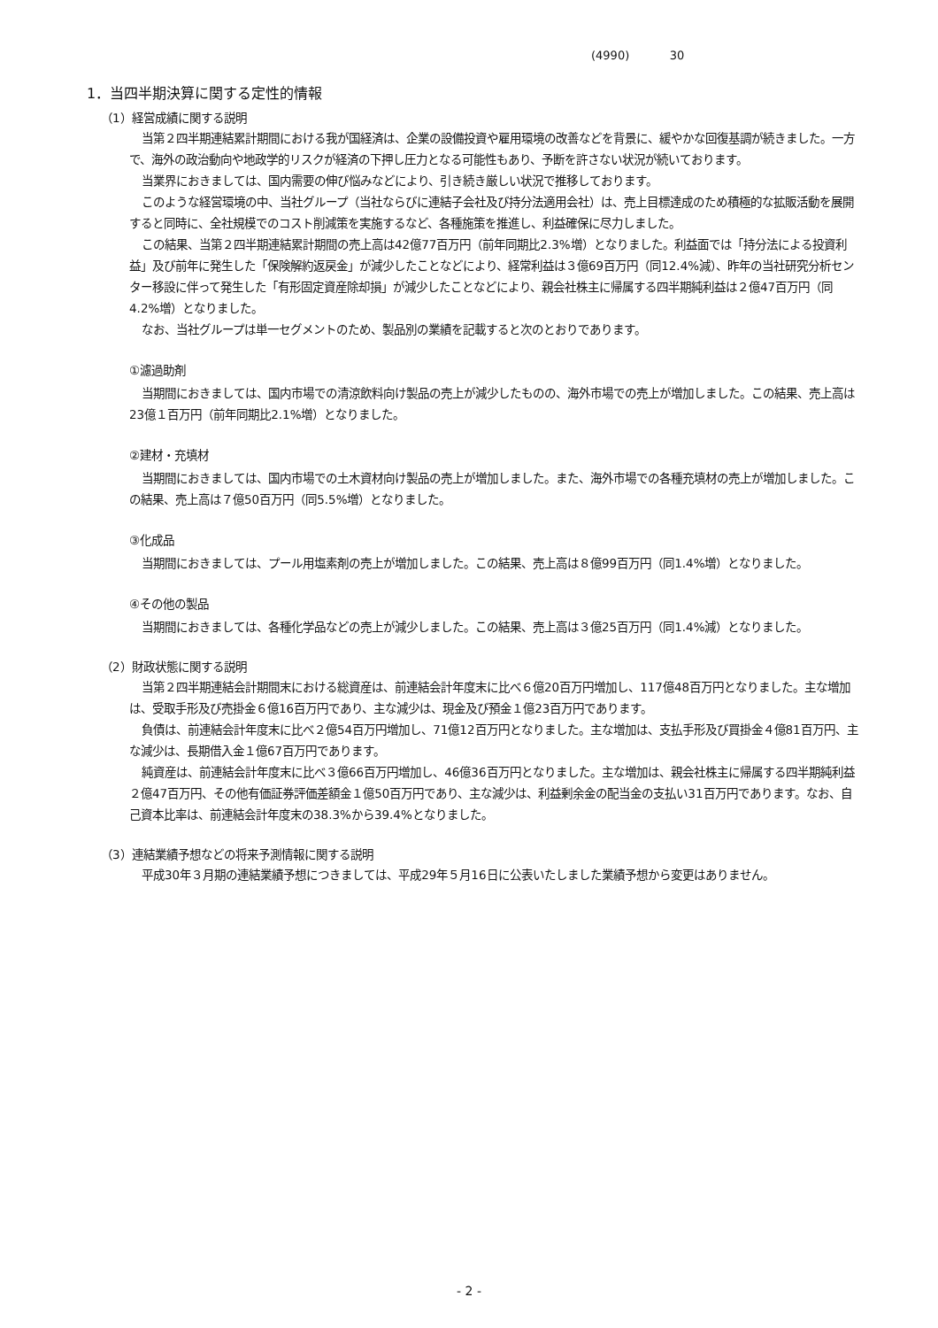(4990) 30
1．当四半期決算に関する定性的情報
（1）経営成績に関する説明
当第２四半期連結累計期間における我が国経済は、企業の設備投資や雇用環境の改善などを背景に、緩やかな回復基調が続きました。一方で、海外の政治動向や地政学的リスクが経済の下押し圧力となる可能性もあり、予断を許さない状況が続いております。
当業界におきましては、国内需要の伸び悩みなどにより、引き続き厳しい状況で推移しております。
このような経営環境の中、当社グループ（当社ならびに連結子会社及び持分法適用会社）は、売上目標達成のため積極的な拡販活動を展開すると同時に、全社規模でのコスト削減策を実施するなど、各種施策を推進し、利益確保に尽力しました。
この結果、当第２四半期連結累計期間の売上高は42億77百万円（前年同期比2.3%増）となりました。利益面では「持分法による投資利益」及び前年に発生した「保険解約返戻金」が減少したことなどにより、経常利益は３億69百万円（同12.4%減）、昨年の当社研究分析センター移設に伴って発生した「有形固定資産除却損」が減少したことなどにより、親会社株主に帰属する四半期純利益は２億47百万円（同4.2%増）となりました。
なお、当社グループは単一セグメントのため、製品別の業績を記載すると次のとおりであります。
①濾過助剤
当期間におきましては、国内市場での清涼飲料向け製品の売上が減少したものの、海外市場での売上が増加しました。この結果、売上高は23億１百万円（前年同期比2.1%増）となりました。
②建材・充填材
当期間におきましては、国内市場での土木資材向け製品の売上が増加しました。また、海外市場での各種充填材の売上が増加しました。この結果、売上高は７億50百万円（同5.5%増）となりました。
③化成品
当期間におきましては、プール用塩素剤の売上が増加しました。この結果、売上高は８億99百万円（同1.4%増）となりました。
④その他の製品
当期間におきましては、各種化学品などの売上が減少しました。この結果、売上高は３億25百万円（同1.4%減）となりました。
（2）財政状態に関する説明
当第２四半期連結会計期間末における総資産は、前連結会計年度末に比べ６億20百万円増加し、117億48百万円となりました。主な増加は、受取手形及び売掛金６億16百万円であり、主な減少は、現金及び預金１億23百万円であります。
負債は、前連結会計年度末に比べ２億54百万円増加し、71億12百万円となりました。主な増加は、支払手形及び買掛金４億81百万円、主な減少は、長期借入金１億67百万円であります。
純資産は、前連結会計年度末に比べ３億66百万円増加し、46億36百万円となりました。主な増加は、親会社株主に帰属する四半期純利益２億47百万円、その他有価証券評価差額金１億50百万円であり、主な減少は、利益剰余金の配当金の支払い31百万円であります。なお、自己資本比率は、前連結会計年度末の38.3%から39.4%となりました。
（3）連結業績予想などの将来予測情報に関する説明
平成30年３月期の連結業績予想につきましては、平成29年５月16日に公表いたしました業績予想から変更はありません。
- 2 -